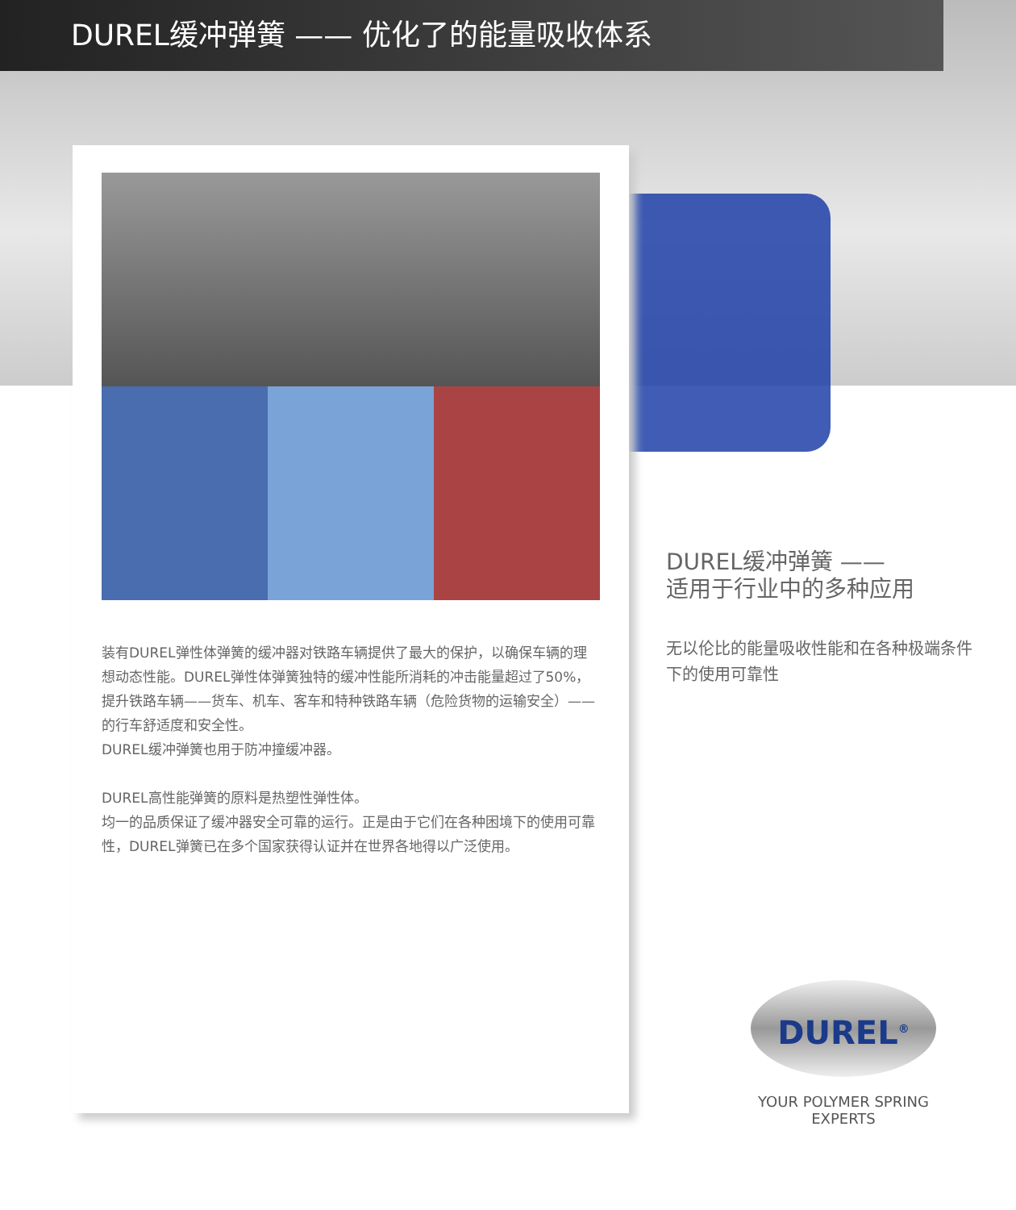DUREL缓冲弹簧 —— 优化了的能量吸收体系
装有DUREL弹性体弹簧的缓冲器对铁路车辆提供了最大的保护，以确保车辆的理想动态性能。DUREL弹性体弹簧独特的缓冲性能所消耗的冲击能量超过了50%，提升铁路车辆——货车、机车、客车和特种铁路车辆（危险货物的运输安全）——的行车舒适度和安全性。
DUREL缓冲弹簧也用于防冲撞缓冲器。
DUREL高性能弹簧的原料是热塑性弹性体。
均一的品质保证了缓冲器安全可靠的运行。正是由于它们在各种困境下的使用可靠性，DUREL弹簧已在多个国家获得认证并在世界各地得以广泛使用。
DUREL缓冲弹簧 ——
适用于行业中的多种应用
无以伦比的能量吸收性能和在各种极端条件下的使用可靠性
DUREL<sup>®</sup>
YOUR POLYMER SPRING EXPERTS